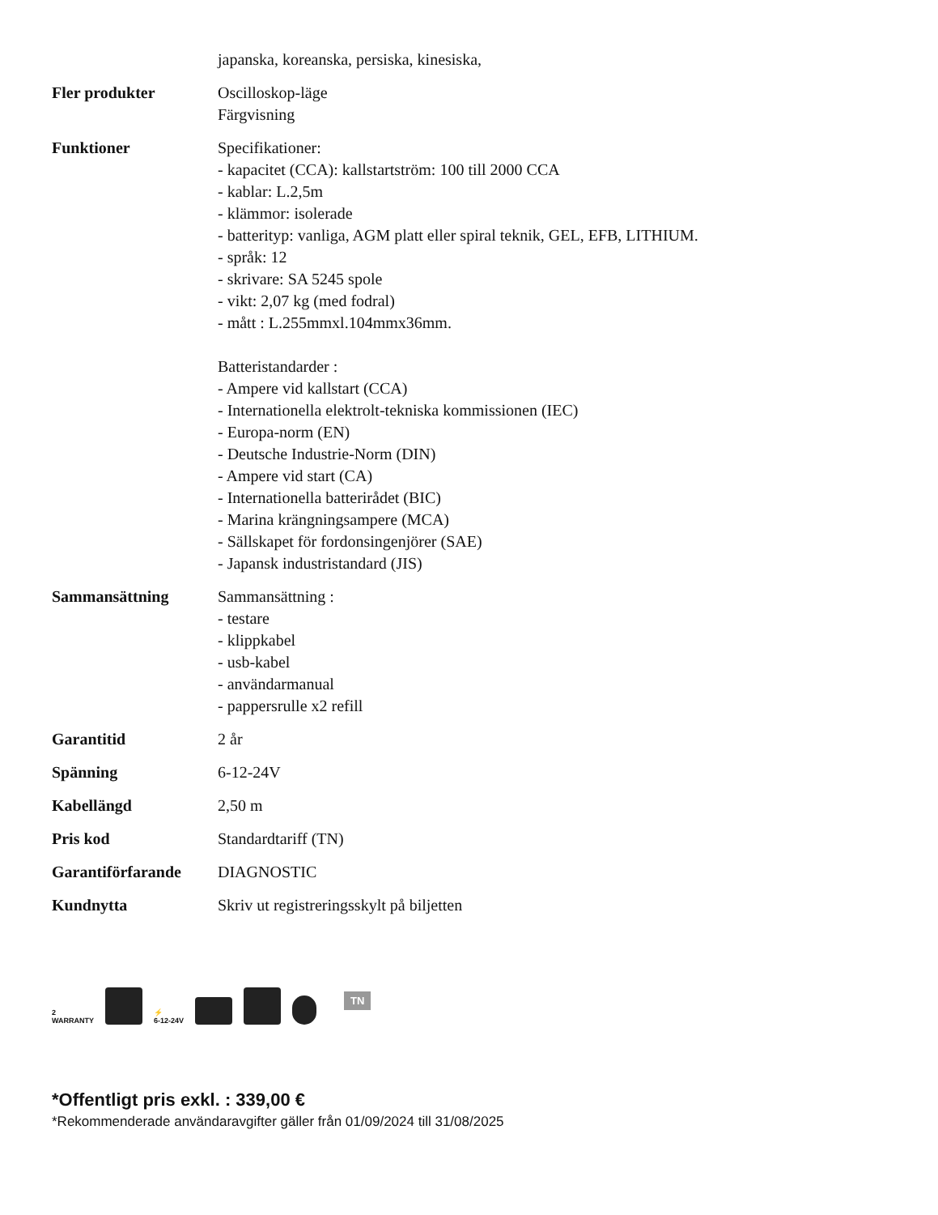| | japanska, koreanska, persiska, kinesiska, |
| Fler produkter | Oscilloskop-läge Färgvisning |
| Funktioner | Specifikationer: - kapacitet (CCA): kallstartström: 100 till 2000 CCA - kablar: L.2,5m - klämmor: isolerade - batterityp: vanliga, AGM platt eller spiral teknik, GEL, EFB, LITHIUM. - språk: 12 - skrivare: SA 5245 spole - vikt: 2,07 kg (med fodral) - mått : L.255mmxl.104mmx36mm. Batteristandarder : - Ampere vid kallstart (CCA) - Internationella elektrolt-tekniska kommissionen (IEC) - Europa-norm (EN) - Deutsche Industrie-Norm (DIN) - Ampere vid start (CA) - Internationella batterirådet (BIC) - Marina krängningsampere (MCA) - Sällskapet för fordonsingenjörer (SAE) - Japansk industristandard (JIS) |
| Sammansättning | Sammansättning : - testare - klippkabel - usb-kabel - användarmanual - pappersrulle x2 refill |
| Garantitid | 2 år |
| Spänning | 6-12-24V |
| Kabellängd | 2,50 m |
| Pris kod | Standardtariff (TN) |
| Garantiförfarande | DIAGNOSTIC |
| Kundnytta | Skriv ut registreringsskylt på biljetten |
2
WARRANTY
⚡
6-12-24V
TN
*Offentligt pris exkl. : 339,00 €
*Rekommenderade användaravgifter gäller från 01/09/2024 till 31/08/2025